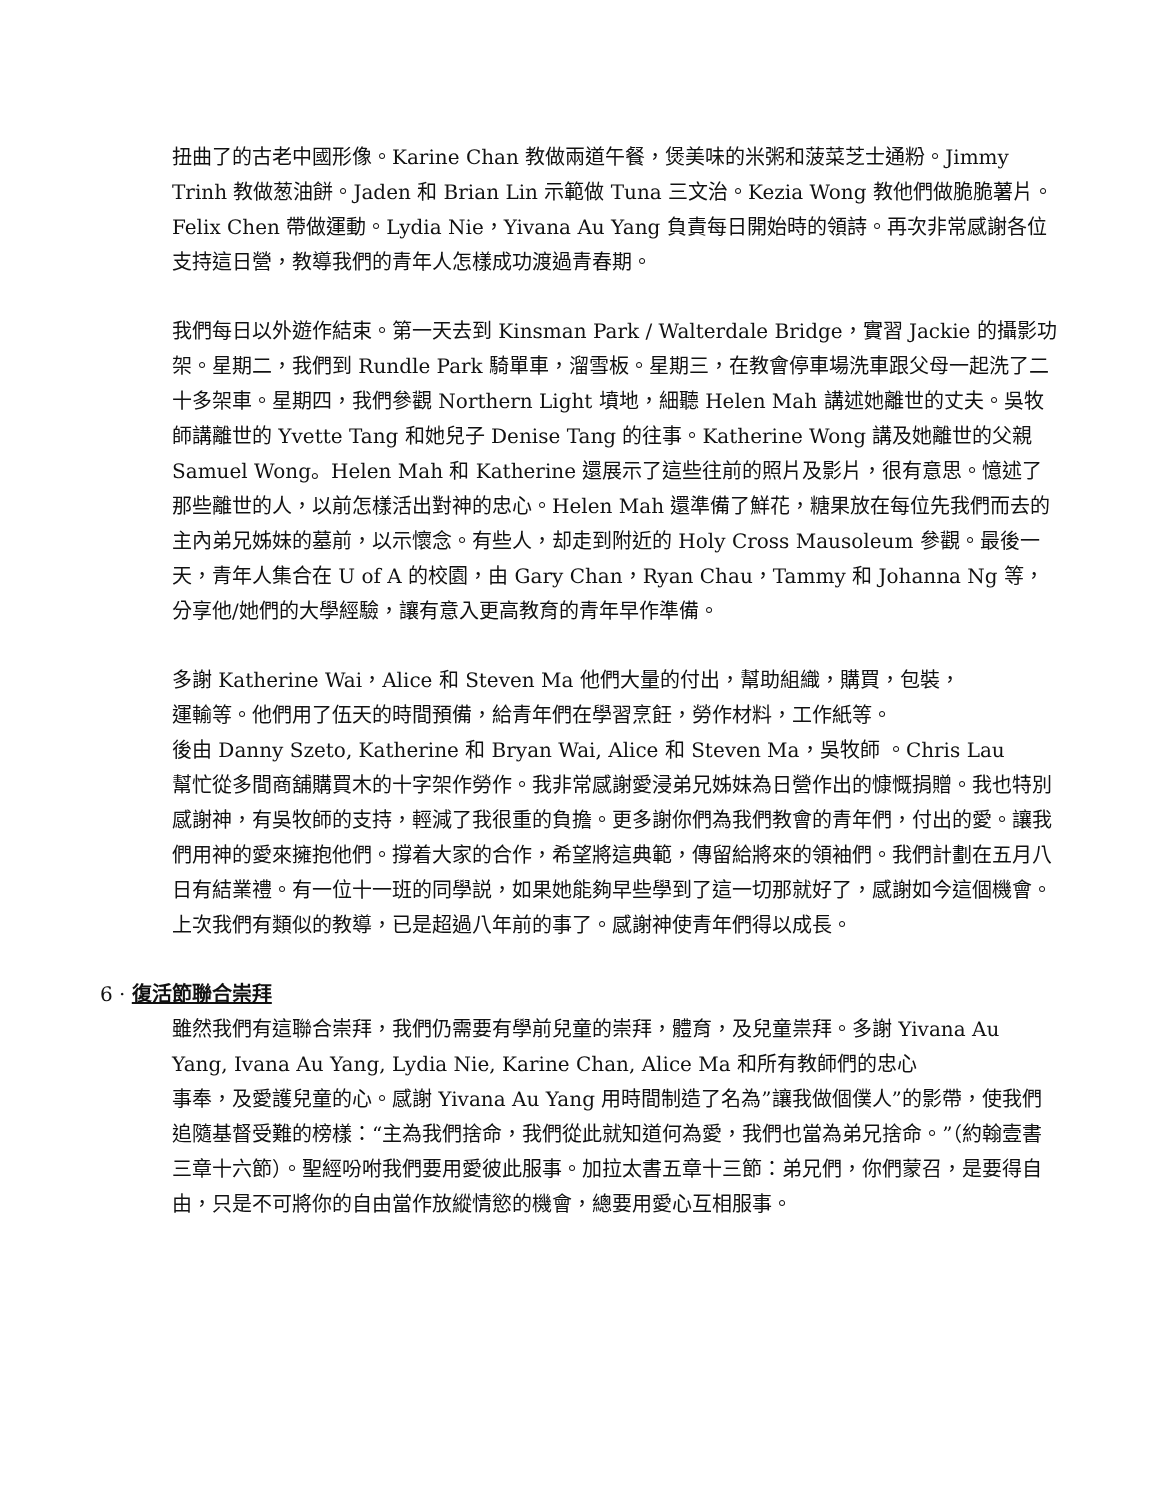扭曲了的古老中國形像。Karine Chan 教做兩道午餐，煲美味的米粥和菠菜芝士通粉。Jimmy Trinh 教做葱油餅。Jaden 和 Brian Lin 示範做 Tuna 三文治。Kezia Wong 教他們做脆脆薯片。Felix Chen 帶做運動。Lydia Nie，Yivana Au Yang 負責每日開始時的領詩。再次非常感謝各位支持這日營，教導我們的青年人怎樣成功渡過青春期。
我們每日以外遊作結束。第一天去到 Kinsman Park / Walterdale Bridge，實習 Jackie 的攝影功架。星期二，我們到 Rundle Park 騎單車，溜雪板。星期三，在教會停車場洗車跟父母一起洗了二十多架車。星期四，我們參觀 Northern Light 墳地，細聽 Helen Mah 講述她離世的丈夫。吳牧師講離世的 Yvette Tang 和她兒子 Denise Tang 的往事。Katherine Wong 講及她離世的父親 Samuel Wong。Helen Mah 和 Katherine 還展示了這些往前的照片及影片，很有意思。憶述了那些離世的人，以前怎樣活出對神的忠心。Helen Mah 還準備了鮮花，糖果放在每位先我們而去的主內弟兄姊妹的墓前，以示懷念。有些人，却走到附近的 Holy Cross Mausoleum 參觀。最後一天，青年人集合在 U of A 的校園，由 Gary Chan，Ryan Chau，Tammy 和 Johanna Ng 等，分享他/她們的大學經驗，讓有意入更高教育的青年早作準備。
多謝 Katherine Wai，Alice 和 Steven Ma 他們大量的付出，幫助組織，購買，包裝，
運輸等。他們用了伍天的時間預備，給青年們在學習烹飪，勞作材料，工作紙等。
後由 Danny Szeto, Katherine 和 Bryan Wai, Alice 和 Steven Ma，吳牧師 。Chris Lau
幫忙從多間商舖購買木的十字架作勞作。我非常感謝愛浸弟兄姊妹為日營作出的慷慨捐贈。我也特別感謝神，有吳牧師的支持，輕減了我很重的負擔。更多謝你們為我們教會的青年們，付出的愛。讓我們用神的愛來擁抱他們。撐着大家的合作，希望將這典範，傳留給將來的領袖們。我們計劃在五月八日有結業禮。有一位十一班的同學説，如果她能夠早些學到了這一切那就好了，感謝如今這個機會。上次我們有類似的教導，已是超過八年前的事了。感謝神使青年們得以成長。
6 · 復活節聯合崇拜
雖然我們有這聯合崇拜，我們仍需要有學前兒童的崇拜，體育，及兒童祟拜。多謝 Yivana Au Yang, Ivana Au Yang, Lydia Nie, Karine Chan, Alice Ma 和所有教師們的忠心
事奉，及愛護兒童的心。感謝 Yivana Au Yang 用時間制造了名為”讓我做個僕人”的影帶，使我們追隨基督受難的榜樣：“主為我們捨命，我們從此就知道何為愛，我們也當為弟兄捨命。”（約翰壹書三章十六節）。聖經吩咐我們要用愛彼此服事。加拉太書五章十三節：弟兄們，你們蒙召，是要得自由，只是不可將你的自由當作放縱情慾的機會，總要用愛心互相服事。